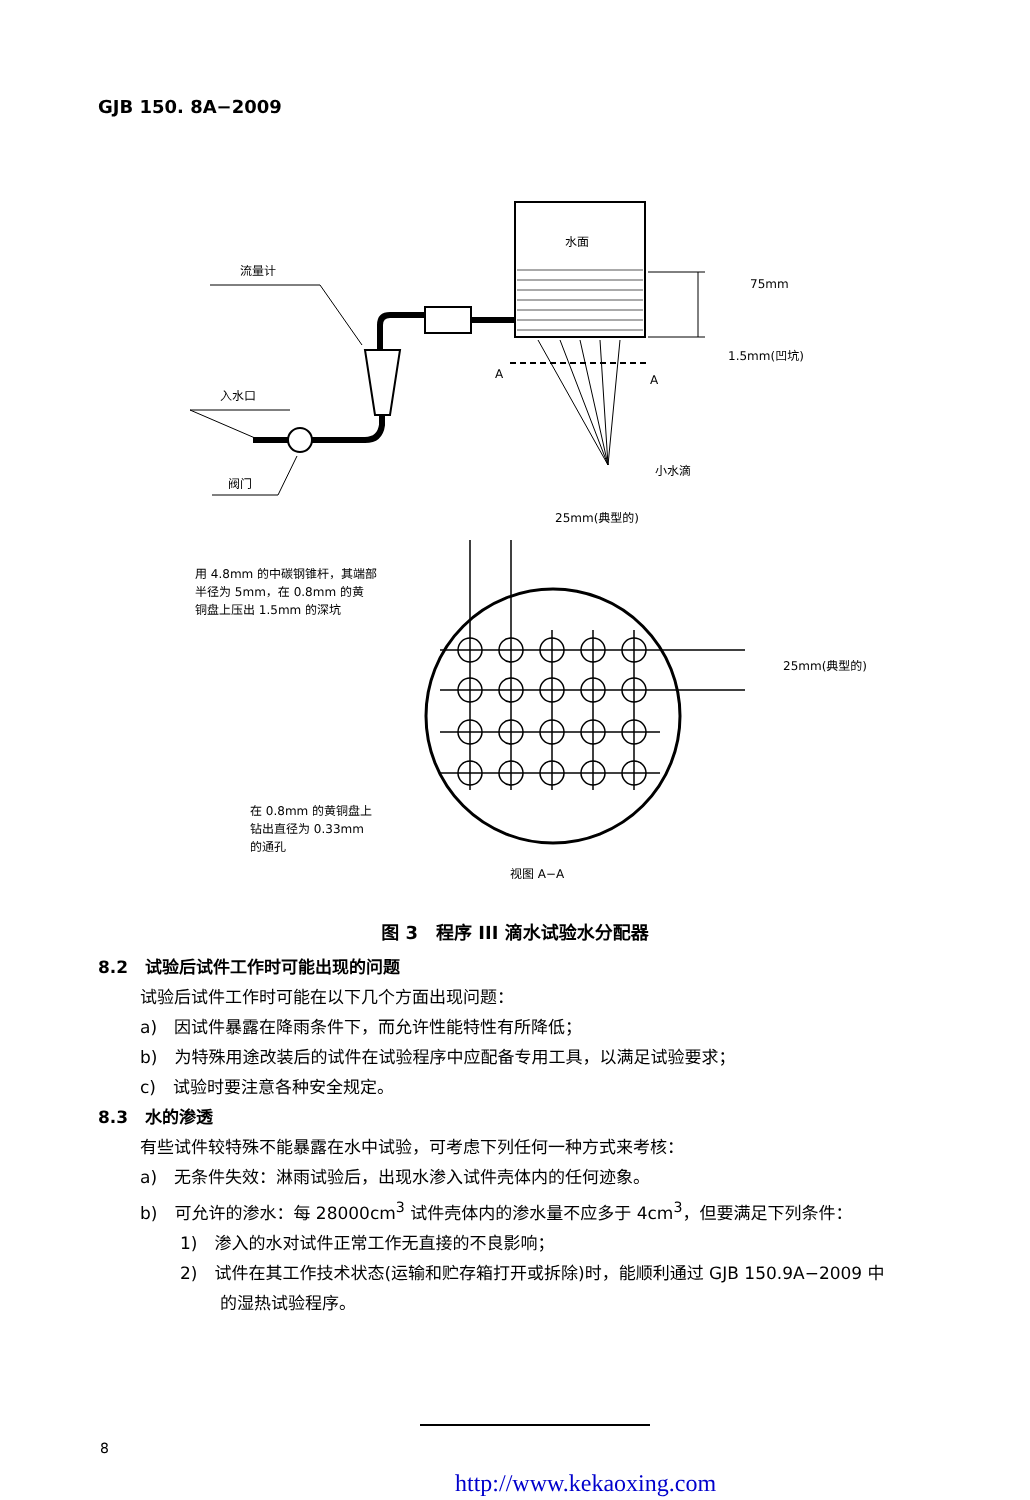GJB 150. 8A−2009
水面
流量计
入水口
阀门
A
A
75mm
1.5mm(凹坑)
小水滴
25mm(典型的)
用 4.8mm 的中碳钢锥杆，其端部
半径为 5mm，在 0.8mm 的黄
铜盘上压出 1.5mm 的深坑
25mm(典型的)
在 0.8mm 的黄铜盘上
钻出直径为 0.33mm
的通孔
视图 A−A
图 3　程序 III 滴水试验水分配器
8.2　试验后试件工作时可能出现的问题
试验后试件工作时可能在以下几个方面出现问题：
a)　因试件暴露在降雨条件下，而允许性能特性有所降低；
b)　为特殊用途改装后的试件在试验程序中应配备专用工具，以满足试验要求；
c)　试验时要注意各种安全规定。
8.3　水的渗透
有些试件较特殊不能暴露在水中试验，可考虑下列任何一种方式来考核：
a)　无条件失效：淋雨试验后，出现水渗入试件壳体内的任何迹象。
b)　可允许的渗水：每 28000cm<sup>3</sup> 试件壳体内的渗水量不应多于 4cm<sup>3</sup>，但要满足下列条件：
1)　渗入的水对试件正常工作无直接的不良影响；
2)　试件在其工作技术状态(运输和贮存箱打开或拆除)时，能顺利通过 GJB 150.9A−2009 中
的湿热试验程序。
8
http://www.kekaoxing.com